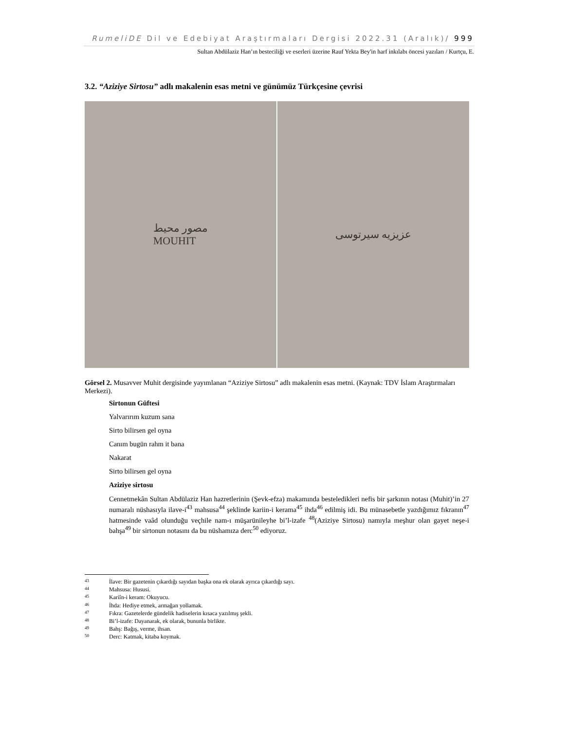RumeliDE Dil ve Edebiyat Araştırmaları Dergisi 2022.31 (Aralık)/ 999
Sultan Abdülaziz Han’ın besteciliği ve eserleri üzerine Rauf Yekta Bey'in harf inkılabı öncesi yazıları / Kurtçu, E.
3.2. “Aziziye Sirtosu” adlı makalenin esas metni ve günümüz Türkçesine çevrisi
مصور محيط
MOUHIT
عزیزیه سیرتوسی
Görsel 2. Musavver Muhit dergisinde yayımlanan “Aziziye Sirtosu” adlı makalenin esas metni. (Kaynak: TDV İslam Araştırmaları Merkezi).
Sirtonun Güftesi
Yalvarırım kuzum sana
Sirto bilirsen gel oyna
Canım bugün rahm it bana
Nakarat
Sirto bilirsen gel oyna
Aziziye sirtosu
Cennetmekân Sultan Abdülaziz Han hazretlerinin (Şevk-efza) makamında besteledikleri nefis bir şarkının notası (Muhit)’in 27 numaralı nüshasıyla ilave-i<sup>43</sup> mahsusa<sup>44</sup> şeklinde kariin-i kerama<sup>45</sup> ihda<sup>46</sup> edilmiş idi. Bu münasebetle yazdığımız fıkranın<sup>47</sup> hatmesinde vaâd olunduğu veçhile nam-ı müşarünileyhe bi’l-izafe <sup>48</sup>(Aziziye Sirtosu) namıyla meşhur olan gayet neşe-i bahşa<sup>49</sup> bir sirtonun notasını da bu nüshamıza derc<sup>50</sup> ediyoruz.
43 İlave: Bir gazetenin çıkardığı sayıdan başka ona ek olarak ayrıca çıkardığı sayı.
44 Mahsusa: Hususi.
45 Kariîn-i keram: Okuyucu.
46 İhda: Hediye etmek, armağan yollamak.
47 Fıkra: Gazetelerde gündelik hadiselerin kısaca yazılmış şekli.
48 Bi’l-izafe: Dayanarak, ek olarak, bununla birlikte.
49 Bahş: Bağış, verme, ihsan.
50 Derc: Katmak, kitaba koymak.